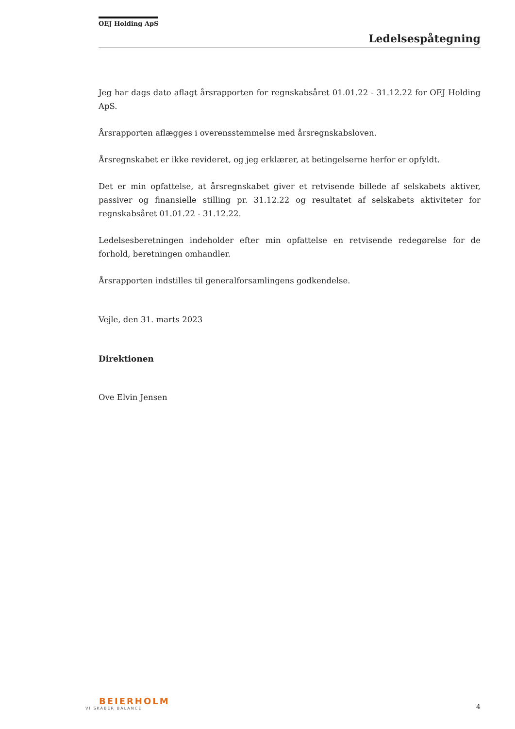OEJ Holding ApS
Ledelsespåtegning
Jeg har dags dato aflagt årsrapporten for regnskabsåret 01.01.22 - 31.12.22 for OEJ Holding ApS.
Årsrapporten aflægges i overensstemmelse med årsregnskabsloven.
Årsregnskabet er ikke revideret, og jeg erklærer, at betingelserne herfor er opfyldt.
Det er min opfattelse, at årsregnskabet giver et retvisende billede af selskabets aktiver, passiver og finansielle stilling pr. 31.12.22 og resultatet af selskabets aktiviteter for regnskabsåret 01.01.22 - 31.12.22.
Ledelsesberetningen indeholder efter min opfattelse en retvisende redegørelse for de forhold, beretningen omhandler.
Årsrapporten indstilles til generalforsamlingens godkendelse.
Vejle, den 31. marts 2023
Direktionen
Ove Elvin Jensen
BEIERHOLM
VI SKABER BALANCE
4